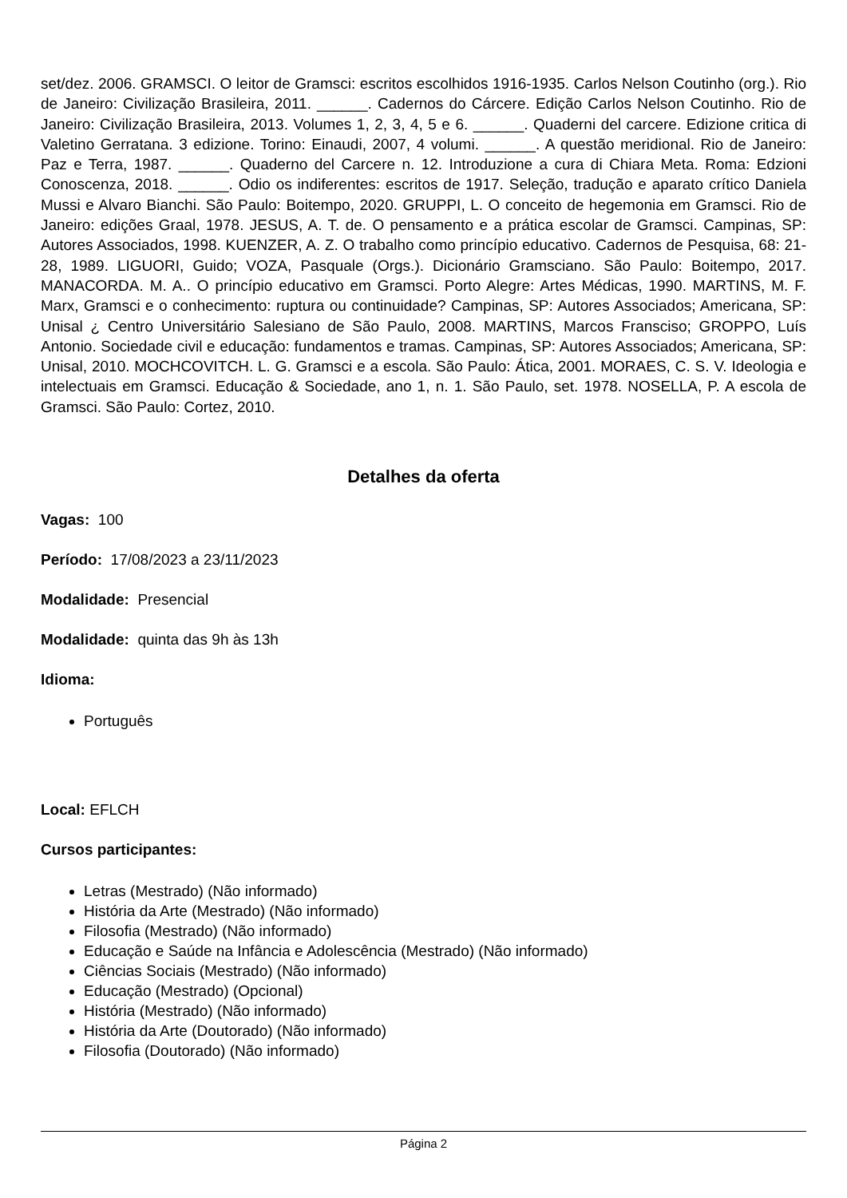set/dez. 2006. GRAMSCI. O leitor de Gramsci: escritos escolhidos 1916-1935. Carlos Nelson Coutinho (org.). Rio de Janeiro: Civilização Brasileira, 2011. ______. Cadernos do Cárcere. Edição Carlos Nelson Coutinho. Rio de Janeiro: Civilização Brasileira, 2013. Volumes 1, 2, 3, 4, 5 e 6. ______. Quaderni del carcere. Edizione critica di Valetino Gerratana. 3 edizione. Torino: Einaudi, 2007, 4 volumi. ______. A questão meridional. Rio de Janeiro: Paz e Terra, 1987. ______. Quaderno del Carcere n. 12. Introduzione a cura di Chiara Meta. Roma: Edzioni Conoscenza, 2018. ______. Odio os indiferentes: escritos de 1917. Seleção, tradução e aparato crítico Daniela Mussi e Alvaro Bianchi. São Paulo: Boitempo, 2020. GRUPPI, L. O conceito de hegemonia em Gramsci. Rio de Janeiro: edições Graal, 1978. JESUS, A. T. de. O pensamento e a prática escolar de Gramsci. Campinas, SP: Autores Associados, 1998. KUENZER, A. Z. O trabalho como princípio educativo. Cadernos de Pesquisa, 68: 21-28, 1989. LIGUORI, Guido; VOZA, Pasquale (Orgs.). Dicionário Gramsciano. São Paulo: Boitempo, 2017. MANACORDA. M. A.. O princípio educativo em Gramsci. Porto Alegre: Artes Médicas, 1990. MARTINS, M. F. Marx, Gramsci e o conhecimento: ruptura ou continuidade? Campinas, SP: Autores Associados; Americana, SP: Unisal ¿ Centro Universitário Salesiano de São Paulo, 2008. MARTINS, Marcos Fransciso; GROPPO, Luís Antonio. Sociedade civil e educação: fundamentos e tramas. Campinas, SP: Autores Associados; Americana, SP: Unisal, 2010. MOCHCOVITCH. L. G. Gramsci e a escola. São Paulo: Ática, 2001. MORAES, C. S. V. Ideologia e intelectuais em Gramsci. Educação & Sociedade, ano 1, n. 1. São Paulo, set. 1978. NOSELLA, P. A escola de Gramsci. São Paulo: Cortez, 2010.
Detalhes da oferta
Vagas: 100
Período: 17/08/2023 a 23/11/2023
Modalidade: Presencial
Modalidade: quinta das 9h às 13h
Idioma:
Português
Local: EFLCH
Cursos participantes:
Letras (Mestrado) (Não informado)
História da Arte (Mestrado) (Não informado)
Filosofia (Mestrado) (Não informado)
Educação e Saúde na Infância e Adolescência (Mestrado) (Não informado)
Ciências Sociais (Mestrado) (Não informado)
Educação (Mestrado) (Opcional)
História (Mestrado) (Não informado)
História da Arte (Doutorado) (Não informado)
Filosofia (Doutorado) (Não informado)
Página 2